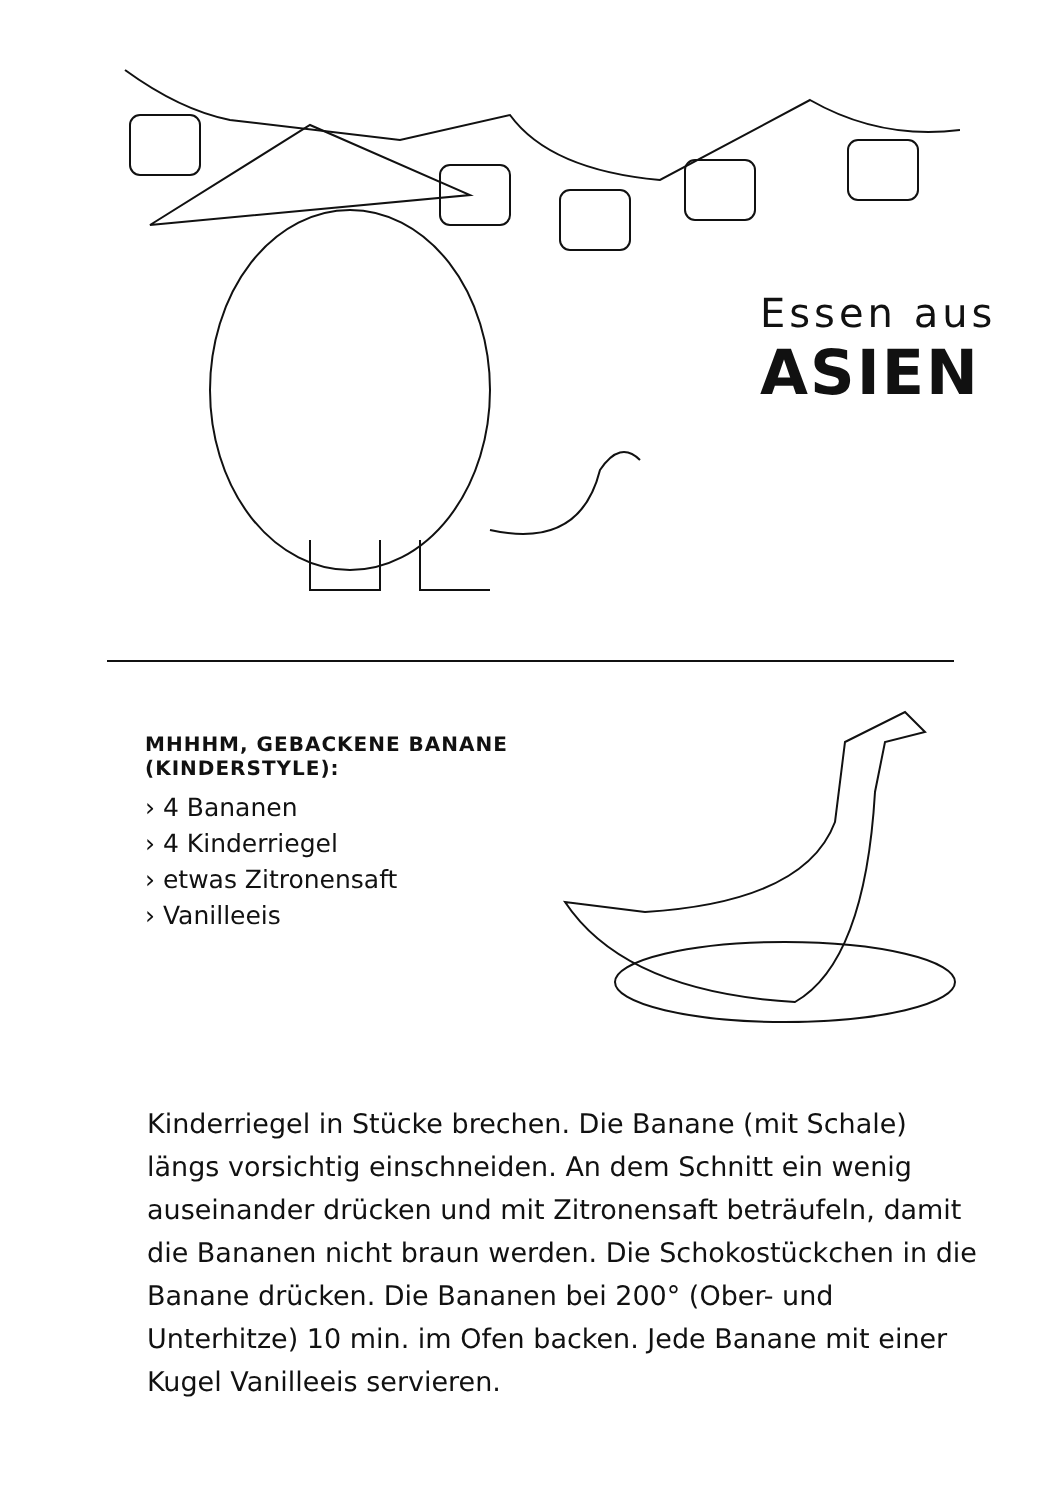Essen aus
ASIEN
MHHHM, GEBACKENE BANANE (KINDERSTYLE):
› 4 Bananen
› 4 Kinderriegel
› etwas Zitronensaft
› Vanilleeis
Kinderriegel in Stücke brechen. Die Banane (mit Schale) längs vorsichtig einschneiden. An dem Schnitt ein wenig auseinander drücken und mit Zitronensaft beträufeln, damit die Bananen nicht braun werden. Die Schokostückchen in die Banane drücken. Die Bananen bei 200° (Ober- und Unterhitze) 10 min. im Ofen backen. Jede Banane mit einer Kugel Vanilleeis servieren.